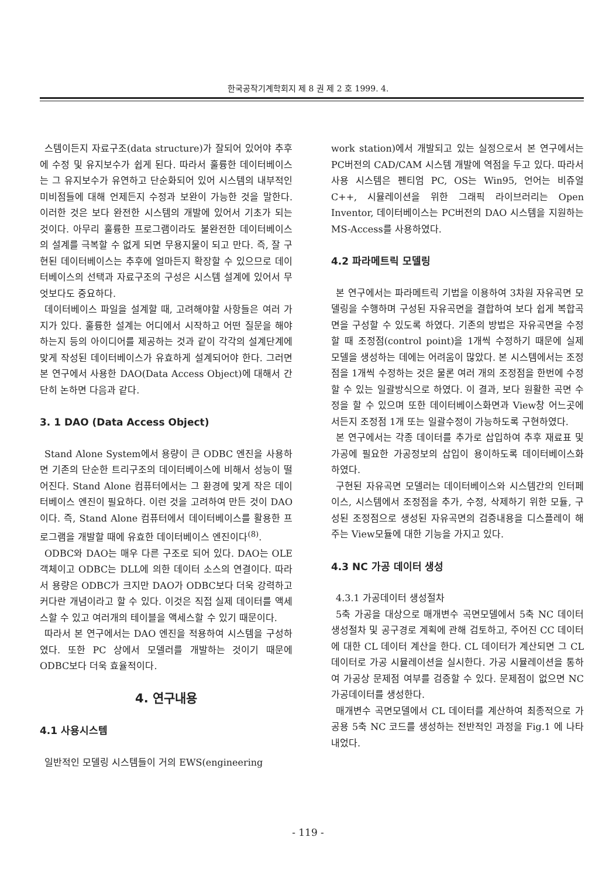한국공작기계학회지 제 8 권 제 2 호 1999. 4.
스템이든지 자료구조(data structure)가 잘되어 있어야 추후에 수정 및 유지보수가 쉽게 된다. 따라서 훌륭한 데이터베이스는 그 유지보수가 유연하고 단순화되어 있어 시스템의 내부적인 미비점들에 대해 언제든지 수정과 보완이 가능한 것을 말한다. 이러한 것은 보다 완전한 시스템의 개발에 있어서 기초가 되는 것이다. 아무리 훌륭한 프로그램이라도 불완전한 데이터베이스의 설계를 극복할 수 없게 되면 무용지물이 되고 만다. 즉, 잘 구현된 데이터베이스는 추후에 얼마든지 확장할 수 있으므로 데이터베이스의 선택과 자료구조의 구성은 시스템 설계에 있어서 무엇보다도 중요하다.
데이터베이스 파일을 설계할 때, 고려해야할 사항들은 여러 가지가 있다. 훌륭한 설계는 어디에서 시작하고 어떤 질문을 해야하는지 등의 아이디어를 제공하는 것과 같이 각각의 설계단계에 맞게 작성된 데이터베이스가 유효하게 설계되어야 한다. 그러면 본 연구에서 사용한 DAO(Data Access Object)에 대해서 간단히 논하면 다음과 같다.
3. 1 DAO (Data Access Object)
Stand Alone System에서 용량이 큰 ODBC 엔진을 사용하면 기존의 단순한 트리구조의 데이터베이스에 비해서 성능이 떨어진다. Stand Alone 컴퓨터에서는 그 환경에 맞게 작은 데이터베이스 엔진이 필요하다. 이런 것을 고려하여 만든 것이 DAO이다. 즉, Stand Alone 컴퓨터에서 데이터베이스를 활용한 프로그램을 개발할 때에 유효한 데이터베이스 엔진이다<sup>(8)</sup>.
ODBC와 DAO는 매우 다른 구조로 되어 있다. DAO는 OLE객체이고 ODBC는 DLL에 의한 데이터 소스의 연결이다. 따라서 용량은 ODBC가 크지만 DAO가 ODBC보다 더욱 강력하고 커다란 개념이라고 할 수 있다. 이것은 직접 실제 데이터를 액세스할 수 있고 여러개의 테이블을 액세스할 수 있기 때문이다.
따라서 본 연구에서는 DAO 엔진을 적용하여 시스템을 구성하였다. 또한 PC 상에서 모델러를 개발하는 것이기 때문에 ODBC보다 더욱 효율적이다.
4. 연구내용
4.1 사용시스템
일반적인 모델링 시스템들이 거의 EWS(engineering
work station)에서 개발되고 있는 실정으로서 본 연구에서는 PC버전의 CAD/CAM 시스템 개발에 역점을 두고 있다. 따라서 사용 시스템은 펜티엄 PC, OS는 Win95, 언어는 비쥬얼 C++, 시뮬레이션을 위한 그래픽 라이브러리는 Open Inventor, 데이터베이스는 PC버전의 DAO 시스템을 지원하는 MS-Access를 사용하였다.
4.2 파라메트릭 모델링
본 연구에서는 파라메트릭 기법을 이용하여 3차원 자유곡면 모델링을 수행하며 구성된 자유곡면을 결합하여 보다 쉽게 복합곡면을 구성할 수 있도록 하였다. 기존의 방법은 자유곡면을 수정할 때 조정점(control point)을 1개씩 수정하기 때문에 실제 모델을 생성하는 데에는 어려움이 많았다. 본 시스템에서는 조정점을 1개씩 수정하는 것은 물론 여러 개의 조정점을 한번에 수정할 수 있는 일괄방식으로 하였다. 이 결과, 보다 원활한 곡면 수정을 할 수 있으며 또한 데이터베이스화면과 View창 어느곳에서든지 조정점 1개 또는 일괄수정이 가능하도록 구현하였다.
본 연구에서는 각종 데이터를 추가로 삽입하여 추후 재료표 및 가공에 필요한 가공정보의 삽입이 용이하도록 데이터베이스화 하였다.
구현된 자유곡면 모델러는 데이터베이스와 시스템간의 인터페이스, 시스템에서 조정점을 추가, 수정, 삭제하기 위한 모듈, 구성된 조정점으로 생성된 자유곡면의 검증내용을 디스플레이 해주는 View모듈에 대한 기능을 가지고 있다.
4.3 NC 가공 데이터 생성
4.3.1 가공데이터 생성절차
5축 가공을 대상으로 매개변수 곡면모델에서 5축 NC 데이터 생성절차 및 공구경로 계획에 관해 검토하고, 주어진 CC 데이터에 대한 CL 데이터 계산을 한다. CL 데이터가 계산되면 그 CL 데이터로 가공 시뮬레이션을 실시한다. 가공 시뮬레이션을 통하여 가공상 문제점 여부를 검증할 수 있다. 문제점이 없으면 NC 가공데이터를 생성한다.
매개변수 곡면모델에서 CL 데이터를 계산하여 최종적으로 가공용 5축 NC 코드를 생성하는 전반적인 과정을 Fig.1 에 나타내었다.
- 119 -